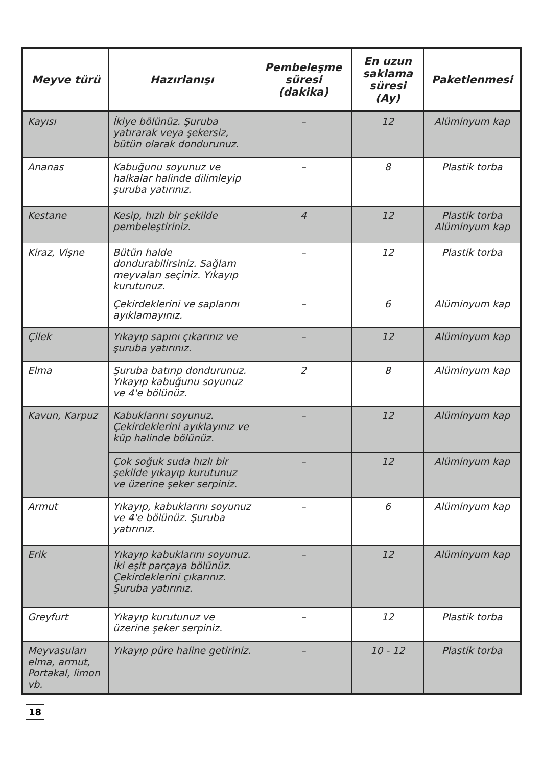| Meyve türü | Hazırlanışı | Pembeleşme süresi (dakika) | En uzun saklama süresi (Ay) | Paketlenmesi |
| --- | --- | --- | --- | --- |
| Kayısı | İkiye bölünüz. Şuruba yatırarak veya şekersiz, bütün olarak dondurunuz. | – | 12 | Alüminyum kap |
| Ananas | Kabuğunu soyunuz ve halkalar halinde dilimleyip şuruba yatırınız. | – | 8 | Plastik torba |
| Kestane | Kesip, hızlı bir şekilde pembeleştiriniz. | 4 | 12 | Plastik torba Alüminyum kap |
| Kiraz, Vişne | Bütün halde dondurabilirsiniz. Sağlam meyvaları seçiniz. Yıkayıp kurutunuz. | – | 12 | Plastik torba |
| | Çekirdeklerini ve saplarını ayıklamayınız. | – | 6 | Alüminyum kap |
| Çilek | Yıkayıp sapını çıkarınız ve şuruba yatırınız. | – | 12 | Alüminyum kap |
| Elma | Şuruba batırıp dondurunuz. Yıkayıp kabuğunu soyunuz ve 4'e bölünüz. | 2 | 8 | Alüminyum kap |
| Kavun, Karpuz | Kabuklarını soyunuz. Çekirdeklerini ayıklayınız ve küp halinde bölünüz. | – | 12 | Alüminyum kap |
| | Çok soğuk suda hızlı bir şekilde yıkayıp kurutunuz ve üzerine şeker serpiniz. | – | 12 | Alüminyum kap |
| Armut | Yıkayıp, kabuklarını soyunuz ve 4'e bölünüz. Şuruba yatırınız. | – | 6 | Alüminyum kap |
| Erik | Yıkayıp kabuklarını soyunuz. İki eşit parçaya bölünüz. Çekirdeklerini çıkarınız. Şuruba yatırınız. | – | 12 | Alüminyum kap |
| Greyfurt | Yıkayıp kurutunuz ve üzerine şeker serpiniz. | – | 12 | Plastik torba |
| Meyvasuları elma, armut, Portakal, limon vb. | Yıkayıp püre haline getiriniz. | – | 10 - 12 | Plastik torba |
18